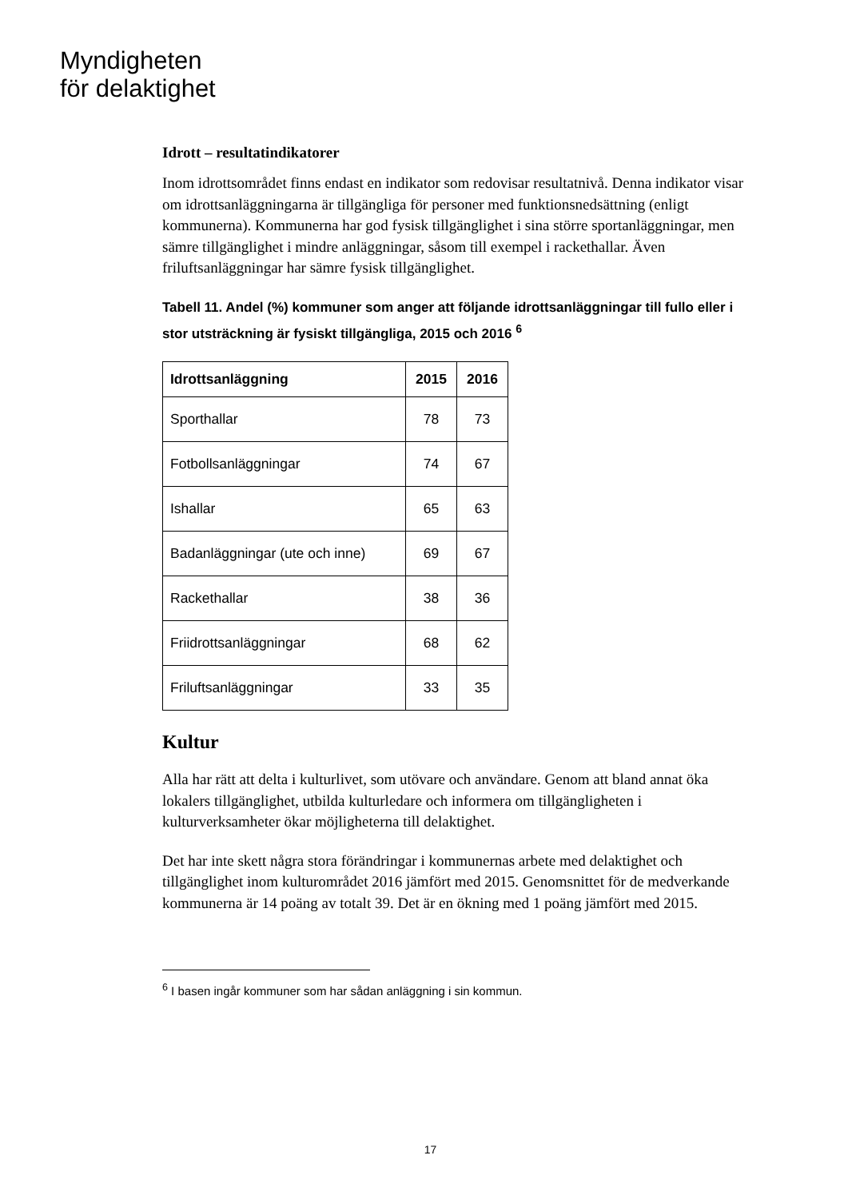Myndigheten
för delaktighet
Idrott – resultatindikatorer
Inom idrottsområdet finns endast en indikator som redovisar resultatnivå. Denna indikator visar om idrottsanläggningarna är tillgängliga för personer med funktionsnedsättning (enligt kommunerna). Kommunerna har god fysisk tillgänglighet i sina större sportanläggningar, men sämre tillgänglighet i mindre anläggningar, såsom till exempel i rackethallar. Även friluftsanläggningar har sämre fysisk tillgänglighet.
Tabell 11. Andel (%) kommuner som anger att följande idrottsanläggningar till fullo eller i stor utsträckning är fysiskt tillgängliga, 2015 och 2016 <sup>6</sup>
| Idrottsanläggning | 2015 | 2016 |
| --- | --- | --- |
| Sporthallar | 78 | 73 |
| Fotbollsanläggningar | 74 | 67 |
| Ishallar | 65 | 63 |
| Badanläggningar (ute och inne) | 69 | 67 |
| Rackethallar | 38 | 36 |
| Friidrottsanläggningar | 68 | 62 |
| Friluftsanläggningar | 33 | 35 |
Kultur
Alla har rätt att delta i kulturlivet, som utövare och användare. Genom att bland annat öka lokalers tillgänglighet, utbilda kulturledare och informera om tillgängligheten i kulturverksamheter ökar möjligheterna till delaktighet.
Det har inte skett några stora förändringar i kommunernas arbete med delaktighet och tillgänglighet inom kulturområdet 2016 jämfört med 2015. Genomsnittet för de medverkande kommunerna är 14 poäng av totalt 39. Det är en ökning med 1 poäng jämfört med 2015.
<sup>6</sup> I basen ingår kommuner som har sådan anläggning i sin kommun.
17